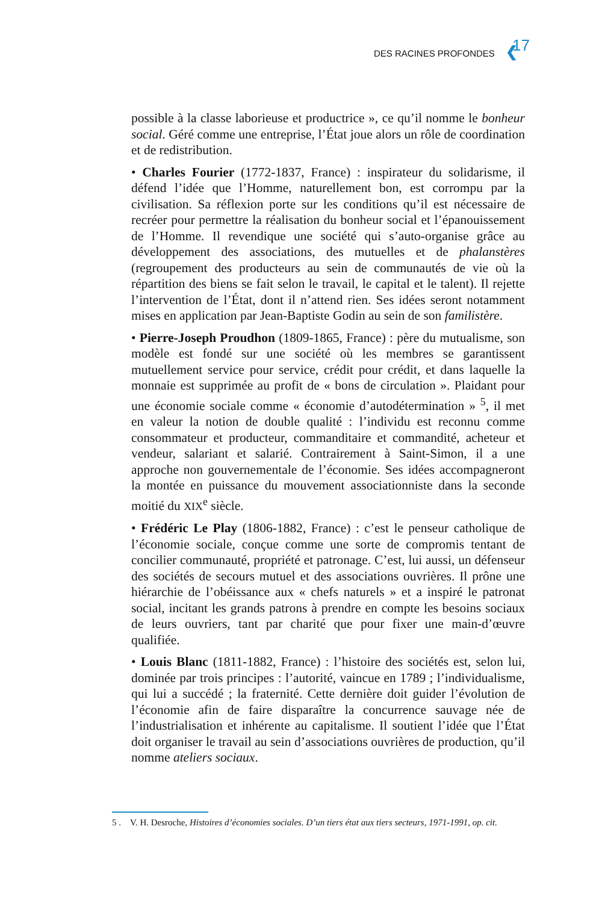DES RACINES PROFONDES ❮ 17
possible à la classe laborieuse et productrice », ce qu’il nomme le bonheur social. Géré comme une entreprise, l’État joue alors un rôle de coordination et de redistribution.
• Charles Fourier (1772-1837, France) : inspirateur du solidarisme, il défend l’idée que l’Homme, naturellement bon, est corrompu par la civilisation. Sa réflexion porte sur les conditions qu’il est nécessaire de recréer pour permettre la réalisation du bonheur social et l’épanouissement de l’Homme. Il revendique une société qui s’auto-organise grâce au développement des associations, des mutuelles et de phalanstères (regroupement des producteurs au sein de communautés de vie où la répartition des biens se fait selon le travail, le capital et le talent). Il rejette l’intervention de l’État, dont il n’attend rien. Ses idées seront notamment mises en application par Jean-Baptiste Godin au sein de son familistère.
• Pierre-Joseph Proudhon (1809-1865, France) : père du mutualisme, son modèle est fondé sur une société où les membres se garantissent mutuellement service pour service, crédit pour crédit, et dans laquelle la monnaie est supprimée au profit de « bons de circulation ». Plaidant pour une économie sociale comme « économie d’autodétermination » <sup>5</sup>, il met en valeur la notion de double qualité : l’individu est reconnu comme consommateur et producteur, commanditaire et commandité, acheteur et vendeur, salariant et salarié. Contrairement à Saint-Simon, il a une approche non gouvernementale de l’économie. Ses idées accompagneront la montée en puissance du mouvement associationniste dans la seconde moitié du XIX<sup>e</sup> siècle.
• Frédéric Le Play (1806-1882, France) : c’est le penseur catholique de l’économie sociale, conçue comme une sorte de compromis tentant de concilier communauté, propriété et patronage. C’est, lui aussi, un défenseur des sociétés de secours mutuel et des associations ouvrières. Il prône une hiérarchie de l’obéissance aux « chefs naturels » et a inspiré le patronat social, incitant les grands patrons à prendre en compte les besoins sociaux de leurs ouvriers, tant par charité que pour fixer une main-d’œuvre qualifiée.
• Louis Blanc (1811-1882, France) : l’histoire des sociétés est, selon lui, dominée par trois principes : l’autorité, vaincue en 1789 ; l’individualisme, qui lui a succédé ; la fraternité. Cette dernière doit guider l’évolution de l’économie afin de faire disparaître la concurrence sauvage née de l’industrialisation et inhérente au capitalisme. Il soutient l’idée que l’État doit organiser le travail au sein d’associations ouvrières de production, qu’il nomme ateliers sociaux.
5 . V. H. Desroche, Histoires d’économies sociales. D’un tiers état aux tiers secteurs, 1971-1991, op. cit.